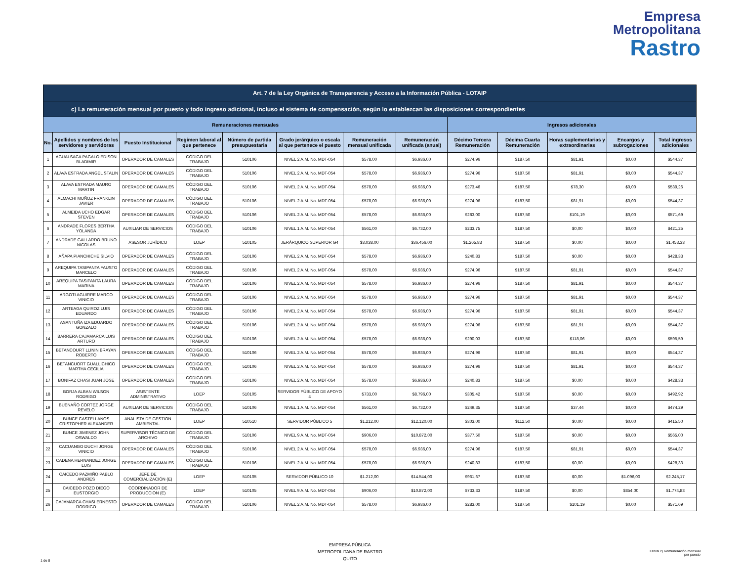Empresa
Metropolitana
Rastro
| Art. 7 de la Ley Orgánica de Transparencia y Acceso a la Información Pública - LOTAIP | | | | | | | | | | | | |
| --- | --- | --- | --- | --- | --- | --- | --- | --- | --- | --- | --- | --- |
| c) La remuneración mensual por puesto y todo ingreso adicional, incluso el sistema de compensación, según lo establezcan las disposiciones correspondientes | | | | | | | | | | | | |
| Remuneraciones mensuales | | | | | | | | Ingresos adicionales | | | | |
| No. | Apellidos y nombres de los servidores y servidoras | Puesto Institucional | Regimen laboral al que pertenece | Número de partida presupuestaria | Grado jerárquico o escala al que pertenece el puesto | Remuneración mensual unificada | Remuneración unificada (anual) | Décimo Tercera Remuneración | Décima Cuarta Remuneración | Horas suplementarias y extraordinarias | Encargos y subrogaciones | Total ingresos adicionales |
| 1 | AGUALSACA PAGALO EDISON BLADIMIR | OPERADOR DE CAMALES | CÓDIGO DEL TRABAJO | 510106 | NIVEL 2 A.M. No. MDT-054 | $578,00 | $6.936,00 | $274,96 | $187,50 | $81,91 | $0,00 | $544,37 |
| 2 | ALAVA ESTRADA ANGEL STALIN | OPERADOR DE CAMALES | CÓDIGO DEL TRABAJO | 510106 | NIVEL 2 A.M. No. MDT-054 | $578,00 | $6.936,00 | $274,96 | $187,50 | $81,91 | $0,00 | $544,37 |
| 3 | ALAVA ESTRADA MAURO MARTIN | OPERADOR DE CAMALES | CÓDIGO DEL TRABAJO | 510106 | NIVEL 2 A.M. No. MDT-054 | $578,00 | $6.936,00 | $273,46 | $187,50 | $78,30 | $0,00 | $539,26 |
| 4 | ALMACHI MUÑOZ FRANKLIN JAVIER | OPERADOR DE CAMALES | CÓDIGO DEL TRABAJO | 510106 | NIVEL 2 A.M. No. MDT-054 | $578,00 | $6.936,00 | $274,96 | $187,50 | $81,91 | $0,00 | $544,37 |
| 5 | ALMEIDA UCHO EDGAR STEVEN | OPERADOR DE CAMALES | CÓDIGO DEL TRABAJO | 510106 | NIVEL 2 A.M. No. MDT-054 | $578,00 | $6.936,00 | $283,00 | $187,50 | $101,19 | $0,00 | $571,69 |
| 6 | ANDRADE FLORES BERTHA YOLANDA | AUXILIAR DE SERVICIOS | CÓDIGO DEL TRABAJO | 510106 | NIVEL 1 A.M. No. MDT-054 | $561,00 | $6.732,00 | $233,75 | $187,50 | $0,00 | $0,00 | $421,25 |
| 7 | ANDRADE GALLARDO BRUNO NICOLAS | ASESOR JURÍDICO | LOEP | 510105 | JERÁRQUICO SUPERIOR G4 | $3.038,00 | $36.456,00 | $1.265,83 | $187,50 | $0,00 | $0,00 | $1.453,33 |
| 8 | AÑAPA PIANCHICHE SILVIO | OPERADOR DE CAMALES | CÓDIGO DEL TRABAJO | 510106 | NIVEL 2 A.M. No. MDT-054 | $578,00 | $6.936,00 | $240,83 | $187,50 | $0,00 | $0,00 | $428,33 |
| 9 | AREQUIPA TASIPANTA FAUSTO MARCELO | OPERADOR DE CAMALES | CÓDIGO DEL TRABAJO | 510106 | NIVEL 2 A.M. No. MDT-054 | $578,00 | $6.936,00 | $274,96 | $187,50 | $81,91 | $0,00 | $544,37 |
| 10 | AREQUIPA TASIPANTA LAURA MARINA | OPERADOR DE CAMALES | CÓDIGO DEL TRABAJO | 510106 | NIVEL 2 A.M. No. MDT-054 | $578,00 | $6.936,00 | $274,96 | $187,50 | $81,91 | $0,00 | $544,37 |
| 11 | ARGOTI AGUIRRE MARCO VINICIO | OPERADOR DE CAMALES | CÓDIGO DEL TRABAJO | 510106 | NIVEL 2 A.M. No. MDT-054 | $578,00 | $6.936,00 | $274,96 | $187,50 | $81,91 | $0,00 | $544,37 |
| 12 | ARTEAGA QUIROZ LUIS EDUARDO | OPERADOR DE CAMALES | CÓDIGO DEL TRABAJO | 510106 | NIVEL 2 A.M. No. MDT-054 | $578,00 | $6.936,00 | $274,96 | $187,50 | $81,91 | $0,00 | $544,37 |
| 13 | ASANTUÑA IZA EDUARDO GONZALO | OPERADOR DE CAMALES | CÓDIGO DEL TRABAJO | 510106 | NIVEL 2 A.M. No. MDT-054 | $578,00 | $6.936,00 | $274,96 | $187,50 | $81,91 | $0,00 | $544,37 |
| 14 | BARRERA CAJAMARCA LUIS ARTURO | OPERADOR DE CAMALES | CÓDIGO DEL TRABAJO | 510106 | NIVEL 2 A.M. No. MDT-054 | $578,00 | $6.936,00 | $290,03 | $187,50 | $118,06 | $0,00 | $595,59 |
| 15 | BETANCOURT LLININ BRAYAN ROBERTO | OPERADOR DE CAMALES | CÓDIGO DEL TRABAJO | 510106 | NIVEL 2 A.M. No. MDT-054 | $578,00 | $6.936,00 | $274,96 | $187,50 | $81,91 | $0,00 | $544,37 |
| 16 | BETANCUORT GUALLICHICO MARTHA CECILIA | OPERADOR DE CAMALES | CÓDIGO DEL TRABAJO | 510106 | NIVEL 2 A.M. No. MDT-054 | $578,00 | $6.936,00 | $274,96 | $187,50 | $81,91 | $0,00 | $544,37 |
| 17 | BONIFAZ CHASI JUAN JOSE | OPERADOR DE CAMALES | CÓDIGO DEL TRABAJO | 510106 | NIVEL 2 A.M. No. MDT-054 | $578,00 | $6.936,00 | $240,83 | $187,50 | $0,00 | $0,00 | $428,33 |
| 18 | BORJA ALBAN WILSON RODRIGO | ASISTENTE ADMINISTRATIVO | LOEP | 510105 | SERVIDOR PÚBLICO DE APOYO 4 | $733,00 | $8.796,00 | $305,42 | $187,50 | $0,00 | $0,00 | $492,92 |
| 19 | BUENAÑO CORTEZ JORGE REVELO | AUXILIAR DE SERVICIOS | CÓDIGO DEL TRABAJO | 510106 | NIVEL 1 A.M. No. MDT-054 | $561,00 | $6.732,00 | $249,35 | $187,50 | $37,44 | $0,00 | $474,29 |
| 20 | BUNCE CASTELLANOS CRISTOPHER ALEXANDER | ANALISTA DE GESTION AMBIENTAL | LOEP | 510510 | SERVIDOR PÚBLICO 5 | $1.212,00 | $12.120,00 | $303,00 | $112,50 | $0,00 | $0,00 | $415,50 |
| 21 | BUNCE JIMENEZ JOHN OSWALDO | SUPERVISOR TÉCNICO DE ARCHIVO | CÓDIGO DEL TRABAJO | 510106 | NIVEL 9 A.M. No. MDT-054 | $906,00 | $10.872,00 | $377,50 | $187,50 | $0,00 | $0,00 | $565,00 |
| 22 | CACUANGO DUCHI JORGE VINICIO | OPERADOR DE CAMALES | CÓDIGO DEL TRABAJO | 510106 | NIVEL 2 A.M. No. MDT-054 | $578,00 | $6.936,00 | $274,96 | $187,50 | $81,91 | $0,00 | $544,37 |
| 23 | CADENA HERNANDEZ JORGE LUIS | OPERADOR DE CAMALES | CÓDIGO DEL TRABAJO | 510106 | NIVEL 2 A.M. No. MDT-054 | $578,00 | $6.936,00 | $240,83 | $187,50 | $0,00 | $0,00 | $428,33 |
| 24 | CAICEDO PAZMIÑO PABLO ANDRES | JEFE DE COMERCIALIZACIÓN (E) | LOEP | 510105 | SERVIDOR PÚBLICO 10 | $1.212,00 | $14.544,00 | $961,67 | $187,50 | $0,00 | $1.096,00 | $2.245,17 |
| 25 | CAICEDO POZO DIEGO EUSTORGIO | COORDINADOR DE PRODUCCION (E) | LOEP | 510105 | NIVEL 9 A.M. No. MDT-054 | $906,00 | $10.872,00 | $733,33 | $187,50 | $0,00 | $854,00 | $1.774,83 |
| 26 | CAJAMARCA CHASI ERNESTO RODRIGO | OPERADOR DE CAMALES | CÓDIGO DEL TRABAJO | 510106 | NIVEL 2 A.M. No. MDT-054 | $578,00 | $6.936,00 | $283,00 | $187,50 | $101,19 | $0,00 | $571,69 |
1 de 8
EMPRESA PÚBLICA
METROPOLITANA DE RASTRO
QUITO
Literal c) Remuneración mensual
por puesto